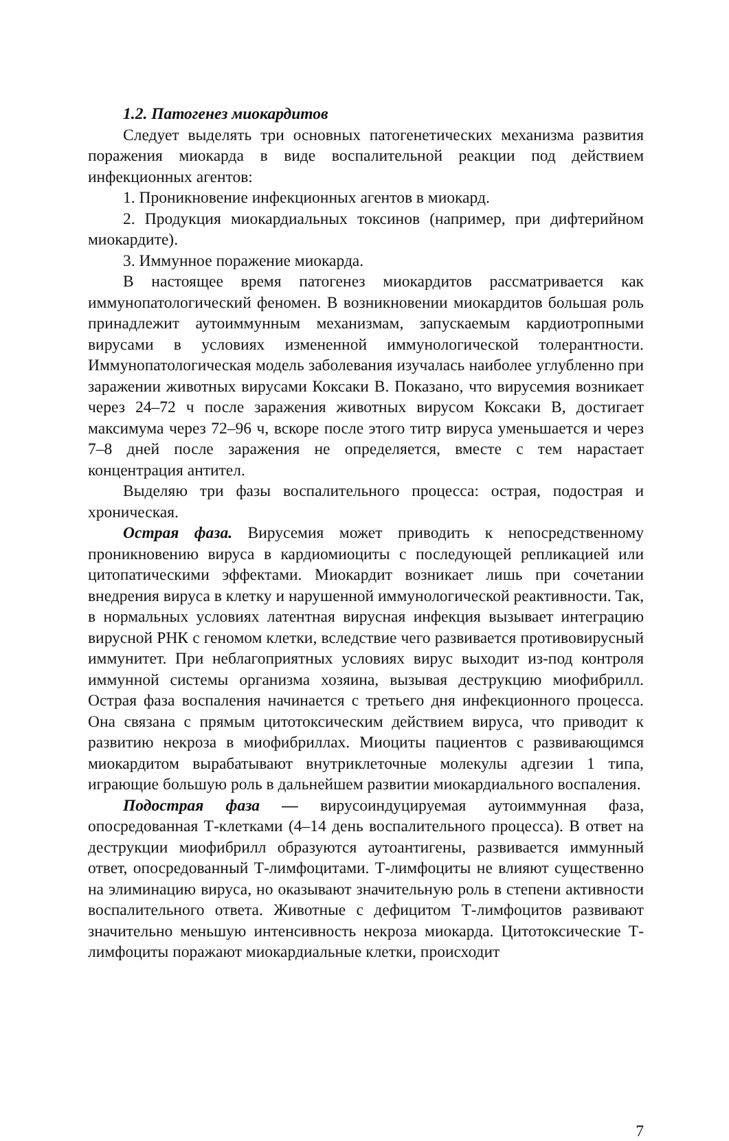1.2. Патогенез миокардитов
Следует выделять три основных патогенетических механизма развития поражения миокарда в виде воспалительной реакции под действием инфекционных агентов:
1. Проникновение инфекционных агентов в миокард.
2. Продукция миокардиальных токсинов (например, при дифтерийном миокардите).
3. Иммунное поражение миокарда.
В настоящее время патогенез миокардитов рассматривается как иммунопатологический феномен. В возникновении миокардитов большая роль принадлежит аутоиммунным механизмам, запускаемым кардиотропными вирусами в условиях измененной иммунологической толерантности. Иммунопатологическая модель заболевания изучалась наиболее углубленно при заражении животных вирусами Коксаки В. Показано, что вирусемия возникает через 24–72 ч после заражения животных вирусом Коксаки В, достигает максимума через 72–96 ч, вскоре после этого титр вируса уменьшается и через 7–8 дней после заражения не определяется, вместе с тем нарастает концентрация антител.
Выделяю три фазы воспалительного процесса: острая, подострая и хроническая.
Острая фаза. Вирусемия может приводить к непосредственному проникновению вируса в кардиомиоциты с последующей репликацией или цитопатическими эффектами. Миокардит возникает лишь при сочетании внедрения вируса в клетку и нарушенной иммунологической реактивности. Так, в нормальных условиях латентная вирусная инфекция вызывает интеграцию вирусной РНК с геномом клетки, вследствие чего развивается противовирусный иммунитет. При неблагоприятных условиях вирус выходит из-под контроля иммунной системы организма хозяина, вызывая деструкцию миофибрилл. Острая фаза воспаления начинается с третьего дня инфекционного процесса. Она связана с прямым цитотоксическим действием вируса, что приводит к развитию некроза в миофибриллах. Миоциты пациентов с развивающимся миокардитом вырабатывают внутриклеточные молекулы адгезии 1 типа, играющие большую роль в дальнейшем развитии миокардиального воспаления.
Подострая фаза — вирусоиндуцируемая аутоиммунная фаза, опосредованная Т-клетками (4–14 день воспалительного процесса). В ответ на деструкции миофибрилл образуются аутоантигены, развивается иммунный ответ, опосредованный Т-лимфоцитами. Т-лимфоциты не влияют существенно на элиминацию вируса, но оказывают значительную роль в степени активности воспалительного ответа. Животные с дефицитом Т-лимфоцитов развивают значительно меньшую интенсивность некроза миокарда. Цитотоксические Т-лимфоциты поражают миокардиальные клетки, происходит
7